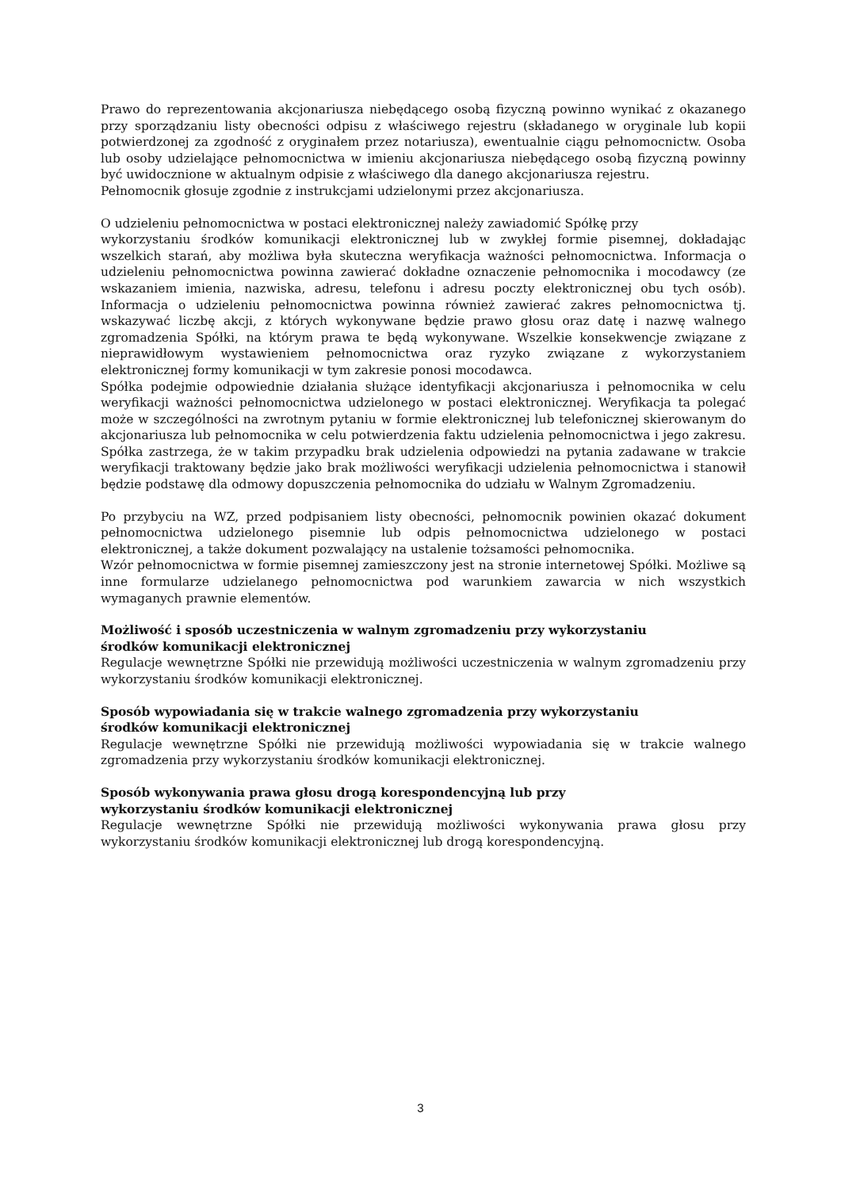Prawo do reprezentowania akcjonariusza niebędącego osobą fizyczną powinno wynikać z okazanego przy sporządzaniu listy obecności odpisu z właściwego rejestru (składanego w oryginale lub kopii potwierdzonej za zgodność z oryginałem przez notariusza), ewentualnie ciągu pełnomocnictw. Osoba lub osoby udzielające pełnomocnictwa w imieniu akcjonariusza niebędącego osobą fizyczną powinny być uwidocznione w aktualnym odpisie z właściwego dla danego akcjonariusza rejestru.
Pełnomocnik głosuje zgodnie z instrukcjami udzielonymi przez akcjonariusza.
O udzieleniu pełnomocnictwa w postaci elektronicznej należy zawiadomić Spółkę przy
wykorzystaniu środków komunikacji elektronicznej lub w zwykłej formie pisemnej, dokładając wszelkich starań, aby możliwa była skuteczna weryfikacja ważności pełnomocnictwa. Informacja o udzieleniu pełnomocnictwa powinna zawierać dokładne oznaczenie pełnomocnika i mocodawcy (ze wskazaniem imienia, nazwiska, adresu, telefonu i adresu poczty elektronicznej obu tych osób). Informacja o udzieleniu pełnomocnictwa powinna również zawierać zakres pełnomocnictwa tj. wskazywać liczbę akcji, z których wykonywane będzie prawo głosu oraz datę i nazwę walnego zgromadzenia Spółki, na którym prawa te będą wykonywane. Wszelkie konsekwencje związane z nieprawidłowym wystawieniem pełnomocnictwa oraz ryzyko związane z wykorzystaniem elektronicznej formy komunikacji w tym zakresie ponosi mocodawca.
Spółka podejmie odpowiednie działania służące identyfikacji akcjonariusza i pełnomocnika w celu weryfikacji ważności pełnomocnictwa udzielonego w postaci elektronicznej. Weryfikacja ta polegać może w szczególności na zwrotnym pytaniu w formie elektronicznej lub telefonicznej skierowanym do akcjonariusza lub pełnomocnika w celu potwierdzenia faktu udzielenia pełnomocnictwa i jego zakresu. Spółka zastrzega, że w takim przypadku brak udzielenia odpowiedzi na pytania zadawane w trakcie weryfikacji traktowany będzie jako brak możliwości weryfikacji udzielenia pełnomocnictwa i stanowił będzie podstawę dla odmowy dopuszczenia pełnomocnika do udziału w Walnym Zgromadzeniu.
Po przybyciu na WZ, przed podpisaniem listy obecności, pełnomocnik powinien okazać dokument pełnomocnictwa udzielonego pisemnie lub odpis pełnomocnictwa udzielonego w postaci elektronicznej, a także dokument pozwalający na ustalenie tożsamości pełnomocnika.
Wzór pełnomocnictwa w formie pisemnej zamieszczony jest na stronie internetowej Spółki. Możliwe są inne formularze udzielanego pełnomocnictwa pod warunkiem zawarcia w nich wszystkich wymaganych prawnie elementów.
Możliwość i sposób uczestniczenia w walnym zgromadzeniu przy wykorzystaniu
środków komunikacji elektronicznej
Regulacje wewnętrzne Spółki nie przewidują możliwości uczestniczenia w walnym zgromadzeniu przy wykorzystaniu środków komunikacji elektronicznej.
Sposób wypowiadania się w trakcie walnego zgromadzenia przy wykorzystaniu
środków komunikacji elektronicznej
Regulacje wewnętrzne Spółki nie przewidują możliwości wypowiadania się w trakcie walnego zgromadzenia przy wykorzystaniu środków komunikacji elektronicznej.
Sposób wykonywania prawa głosu drogą korespondencyjną lub przy
wykorzystaniu środków komunikacji elektronicznej
Regulacje wewnętrzne Spółki nie przewidują możliwości wykonywania prawa głosu przy wykorzystaniu środków komunikacji elektronicznej lub drogą korespondencyjną.
3